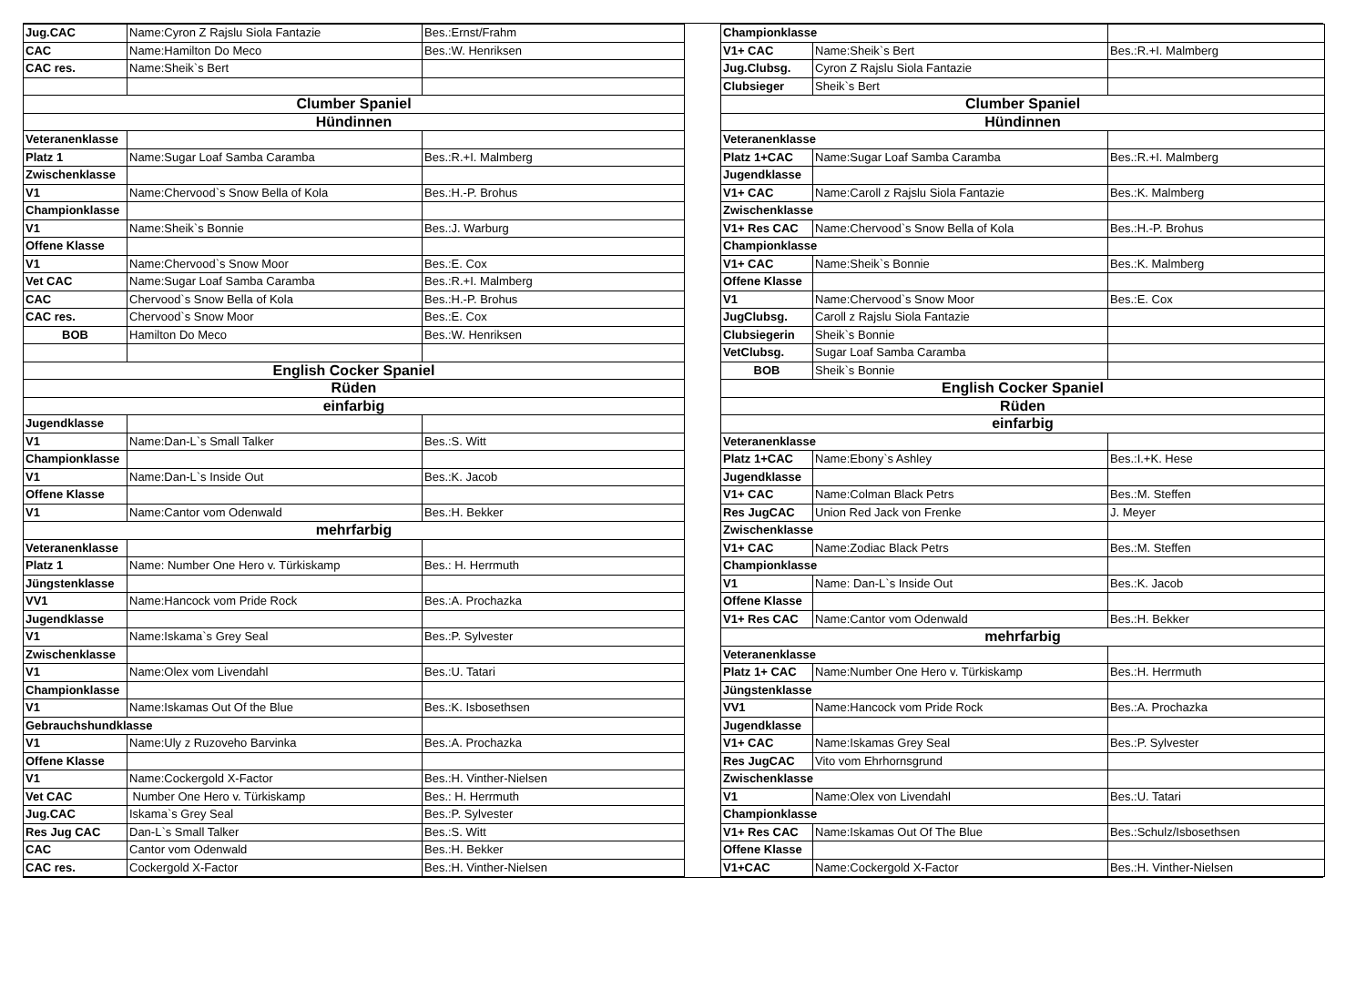| Jug.CAC | Name:Cyron Z Rajslu Siola Fantazie | Bes.:Ernst/Frahm |
| CAC | Name:Hamilton Do Meco | Bes.:W. Henriksen |
| CAC res. | Name:Sheik`s Bert | |
| Clumber Spaniel | | |
| Hündinnen | | |
| Veteranenklasse | | |
| Platz 1 | Name:Sugar Loaf Samba Caramba | Bes.:R.+I. Malmberg |
| Zwischenklasse | | |
| V1 | Name:Chervood`s Snow Bella of Kola | Bes.:H.-P. Brohus |
| Championklasse | | |
| V1 | Name:Sheik`s Bonnie | Bes.:J. Warburg |
| Offene Klasse | | |
| V1 | Name:Chervood`s Snow Moor | Bes.:E. Cox |
| Vet CAC | Name:Sugar Loaf Samba Caramba | Bes.:R.+I. Malmberg |
| CAC | Chervood`s Snow Bella of Kola | Bes.:H.-P. Brohus |
| CAC res. | Chervood`s Snow Moor | Bes.:E. Cox |
| BOB | Hamilton Do Meco | Bes.:W. Henriksen |
| English Cocker Spaniel | | |
| Rüden | | |
| einfarbig | | |
| Jugendklasse | | |
| V1 | Name:Dan-L`s Small Talker | Bes.:S. Witt |
| Championklasse | | |
| V1 | Name:Dan-L`s Inside Out | Bes.:K. Jacob |
| Offene Klasse | | |
| V1 | Name:Cantor vom Odenwald | Bes.:H. Bekker |
| mehrfarbig | | |
| Veteranenklasse | | |
| Platz 1 | Name: Number One Hero v. Türkiskamp | Bes.: H. Herrmuth |
| Jüngstenklasse | | |
| VV1 | Name:Hancock vom Pride Rock | Bes.:A. Prochazka |
| Jugendklasse | | |
| V1 | Name:Iskama`s Grey Seal | Bes.:P. Sylvester |
| Zwischenklasse | | |
| V1 | Name:Olex vom Livendahl | Bes.:U. Tatari |
| Championklasse | | |
| V1 | Name:Iskamas Out Of the Blue | Bes.:K. Isbosethsen |
| Gebrauchshundklasse | | |
| V1 | Name:Uly z Ruzoveho Barvinka | Bes.:A. Prochazka |
| Offene Klasse | | |
| V1 | Name:Cockergold X-Factor | Bes.:H. Vinther-Nielsen |
| Vet CAC | Number One Hero v. Türkiskamp | Bes.: H. Herrmuth |
| Jug.CAC | Iskama`s Grey Seal | Bes.:P. Sylvester |
| Res Jug CAC | Dan-L`s Small Talker | Bes.:S. Witt |
| CAC | Cantor vom Odenwald | Bes.:H. Bekker |
| CAC res. | Cockergold X-Factor | Bes.:H. Vinther-Nielsen |
| Championklasse | | |
| V1+ CAC | Name:Sheik`s Bert | Bes.:R.+I. Malmberg |
| Jug.Clubsg. | Cyron Z Rajslu Siola Fantazie | |
| Clubsieger | Sheik`s Bert | |
| Clumber Spaniel | | |
| Hündinnen | | |
| Veteranenklasse | | |
| Platz 1+CAC | Name:Sugar Loaf Samba Caramba | Bes.:R.+I. Malmberg |
| Jugendklasse | | |
| V1+ CAC | Name:Caroll z Rajslu Siola Fantazie | Bes.:K. Malmberg |
| Zwischenklasse | | |
| V1+ Res CAC | Name:Chervood`s Snow Bella of Kola | Bes.:H.-P. Brohus |
| Championklasse | | |
| V1+ CAC | Name:Sheik`s Bonnie | Bes.:K. Malmberg |
| Offene Klasse | | |
| V1 | Name:Chervood`s Snow Moor | Bes.:E. Cox |
| JugClubsg. | Caroll z Rajslu Siola Fantazie | |
| Clubsiegerin | Sheik`s Bonnie | |
| VetClubsg. | Sugar Loaf Samba Caramba | |
| BOB | Sheik`s Bonnie | |
| English Cocker Spaniel | | |
| Rüden | | |
| einfarbig | | |
| Veteranenklasse | | |
| Platz 1+CAC | Name:Ebony`s Ashley | Bes.:I.+K. Hese |
| Jugendklasse | | |
| V1+ CAC | Name:Colman Black Petrs | Bes.:M. Steffen |
| Res JugCAC | Union Red Jack von Frenke | J. Meyer |
| Zwischenklasse | | |
| V1+ CAC | Name:Zodiac Black Petrs | Bes.:M. Steffen |
| Championklasse | | |
| V1 | Name: Dan-L`s Inside Out | Bes.:K. Jacob |
| Offene Klasse | | |
| V1+ Res CAC | Name:Cantor vom Odenwald | Bes.:H. Bekker |
| mehrfarbig | | |
| Veteranenklasse | | |
| Platz 1+ CAC | Name:Number One Hero v. Türkiskamp | Bes.:H. Herrmuth |
| Jüngstenklasse | | |
| VV1 | Name:Hancock vom Pride Rock | Bes.:A. Prochazka |
| Jugendklasse | | |
| V1+ CAC | Name:Iskamas Grey Seal | Bes.:P. Sylvester |
| Res JugCAC | Vito vom Ehrhornsgrund | |
| Zwischenklasse | | |
| V1 | Name:Olex von Livendahl | Bes.:U. Tatari |
| Championklasse | | |
| V1+ Res CAC | Name:Iskamas Out Of The Blue | Bes.:Schulz/Isbosethsen |
| Offene Klasse | | |
| V1+CAC | Name:Cockergold X-Factor | Bes.:H. Vinther-Nielsen |